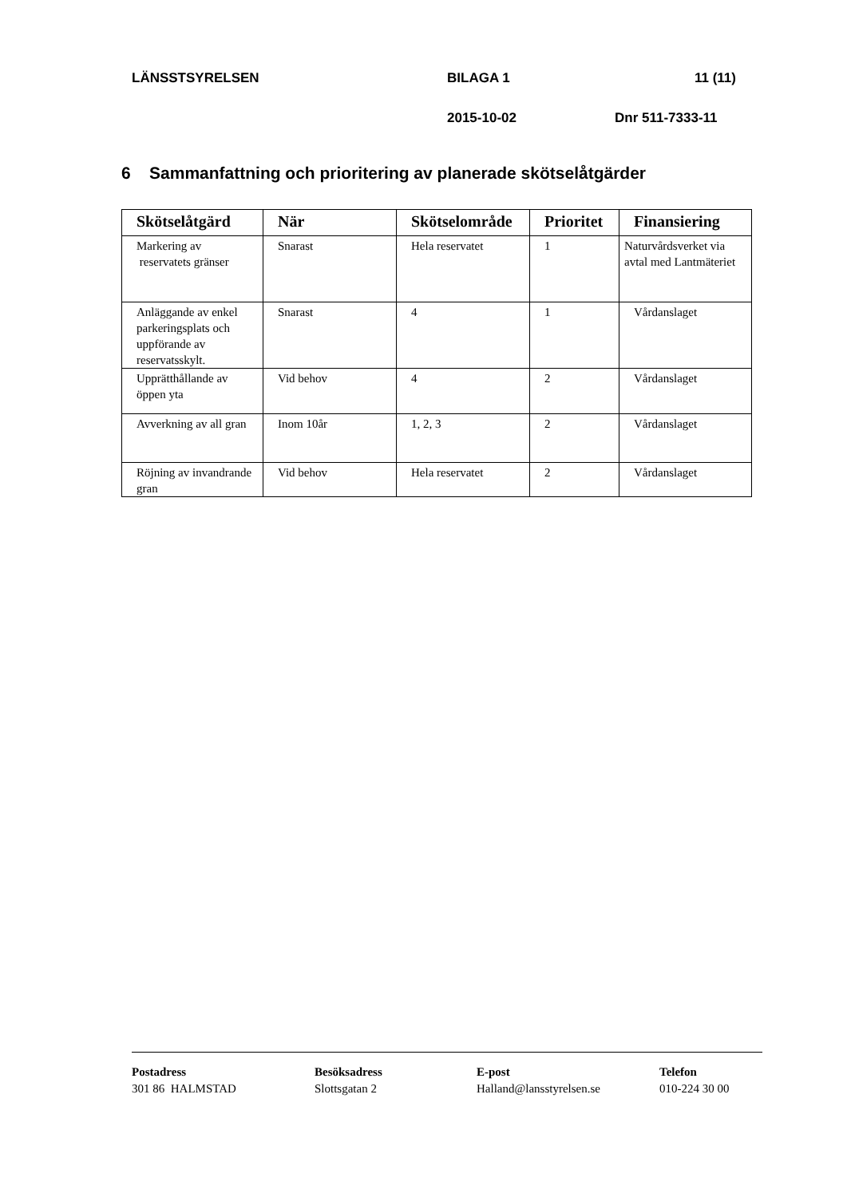LÄNSSTSYRELSEN BILAGA 1 11 (11)
2015-10-02 Dnr 511-7333-11
6 Sammanfattning och prioritering av planerade skötselåtgärder
| Skötselåtgärd | När | Skötselområde | Prioritet | Finansiering |
| --- | --- | --- | --- | --- |
| Markering av reservatets gränser | Snarast | Hela reservatet | 1 | Naturvårdsverket via avtal med Lantmäteriet |
| Anläggande av enkel parkeringsplats och uppförande av reservatsskylt. | Snarast | 4 | 1 | Vårdanslaget |
| Upprätthållande av öppen yta | Vid behov | 4 | 2 | Vårdanslaget |
| Avverkning av all gran | Inom 10år | 1, 2, 3 | 2 | Vårdanslaget |
| Röjning av invandrande gran | Vid behov | Hela reservatet | 2 | Vårdanslaget |
Postadress
301 86 HALMSTAD
Besöksadress
Slottsgatan 2
E-post
Halland@lansstyrelsen.se
Telefon
010-224 30 00